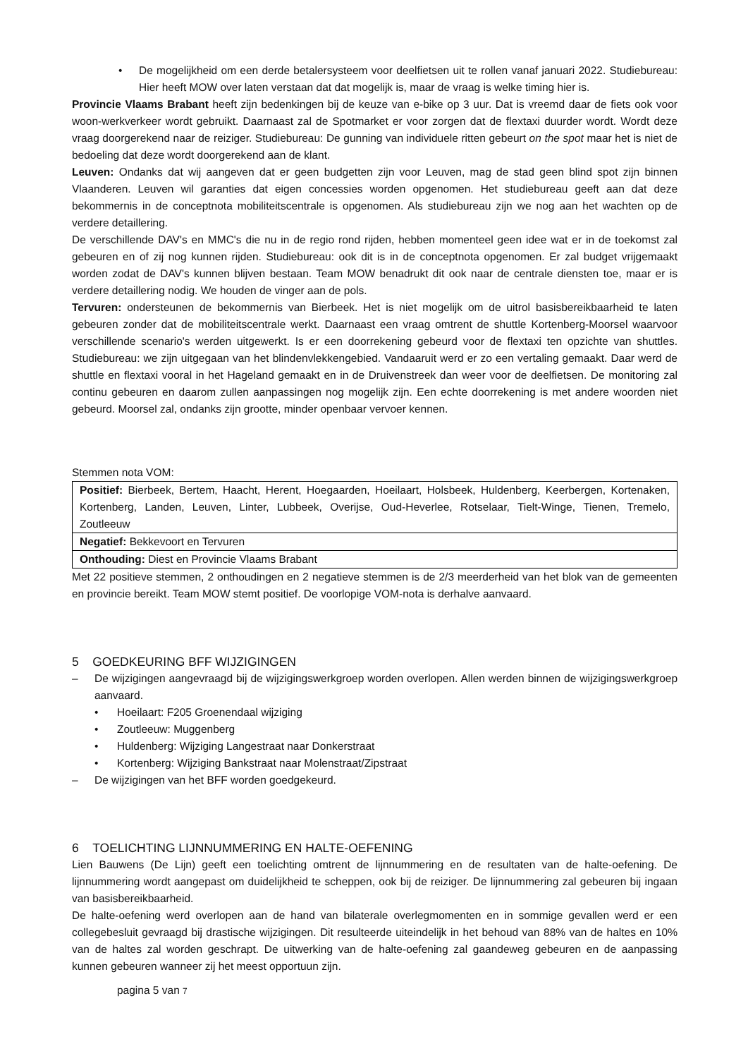• De mogelijkheid om een derde betalersysteem voor deelfietsen uit te rollen vanaf januari 2022. Studiebureau: Hier heeft MOW over laten verstaan dat dat mogelijk is, maar de vraag is welke timing hier is.
Provincie Vlaams Brabant heeft zijn bedenkingen bij de keuze van e-bike op 3 uur. Dat is vreemd daar de fiets ook voor woon-werkverkeer wordt gebruikt. Daarnaast zal de Spotmarket er voor zorgen dat de flextaxi duurder wordt. Wordt deze vraag doorgerekend naar de reiziger. Studiebureau: De gunning van individuele ritten gebeurt on the spot maar het is niet de bedoeling dat deze wordt doorgerekend aan de klant.
Leuven: Ondanks dat wij aangeven dat er geen budgetten zijn voor Leuven, mag de stad geen blind spot zijn binnen Vlaanderen. Leuven wil garanties dat eigen concessies worden opgenomen. Het studiebureau geeft aan dat deze bekommernis in de conceptnota mobiliteitscentrale is opgenomen. Als studiebureau zijn we nog aan het wachten op de verdere detaillering.
De verschillende DAV's en MMC's die nu in de regio rond rijden, hebben momenteel geen idee wat er in de toekomst zal gebeuren en of zij nog kunnen rijden. Studiebureau: ook dit is in de conceptnota opgenomen. Er zal budget vrijgemaakt worden zodat de DAV's kunnen blijven bestaan. Team MOW benadrukt dit ook naar de centrale diensten toe, maar er is verdere detaillering nodig. We houden de vinger aan de pols.
Tervuren: ondersteunen de bekommernis van Bierbeek. Het is niet mogelijk om de uitrol basisbereikbaarheid te laten gebeuren zonder dat de mobiliteitscentrale werkt. Daarnaast een vraag omtrent de shuttle Kortenberg-Moorsel waarvoor verschillende scenario's werden uitgewerkt. Is er een doorrekening gebeurd voor de flextaxi ten opzichte van shuttles. Studiebureau: we zijn uitgegaan van het blindenvlekkengebied. Vandaaruit werd er zo een vertaling gemaakt. Daar werd de shuttle en flextaxi vooral in het Hageland gemaakt en in de Druivenstreek dan weer voor de deelfietsen. De monitoring zal continu gebeuren en daarom zullen aanpassingen nog mogelijk zijn. Een echte doorrekening is met andere woorden niet gebeurd. Moorsel zal, ondanks zijn grootte, minder openbaar vervoer kennen.
Stemmen nota VOM:
| Positief: Bierbeek, Bertem, Haacht, Herent, Hoegaarden, Hoeilaart, Holsbeek, Huldenberg, Keerbergen, Kortenaken, Kortenberg, Landen, Leuven, Linter, Lubbeek, Overijse, Oud-Heverlee, Rotselaar, Tielt-Winge, Tienen, Tremelo, Zoutleeuw |
| Negatief: Bekkevoort en Tervuren |
| Onthouding: Diest en Provincie Vlaams Brabant |
Met 22 positieve stemmen, 2 onthoudingen en 2 negatieve stemmen is de 2/3 meerderheid van het blok van de gemeenten en provincie bereikt. Team MOW stemt positief. De voorlopige VOM-nota is derhalve aanvaard.
5 GOEDKEURING BFF WIJZIGINGEN
– De wijzigingen aangevraagd bij de wijzigingswerkgroep worden overlopen. Allen werden binnen de wijzigingswerkgroep aanvaard.
• Hoeilaart: F205 Groenendaal wijziging
• Zoutleeuw: Muggenberg
• Huldenberg: Wijziging Langestraat naar Donkerstraat
• Kortenberg: Wijziging Bankstraat naar Molenstraat/Zipstraat
– De wijzigingen van het BFF worden goedgekeurd.
6 TOELICHTING LIJNNUMMERING EN HALTE-OEFENING
Lien Bauwens (De Lijn) geeft een toelichting omtrent de lijnnummering en de resultaten van de halte-oefening. De lijnnummering wordt aangepast om duidelijkheid te scheppen, ook bij de reiziger. De lijnnummering zal gebeuren bij ingaan van basisbereikbaarheid.
De halte-oefening werd overlopen aan de hand van bilaterale overlegmomenten en in sommige gevallen werd er een collegebesluit gevraagd bij drastische wijzigingen. Dit resulteerde uiteindelijk in het behoud van 88% van de haltes en 10% van de haltes zal worden geschrapt. De uitwerking van de halte-oefening zal gaandeweg gebeuren en de aanpassing kunnen gebeuren wanneer zij het meest opportuun zijn.
pagina 5 van 7